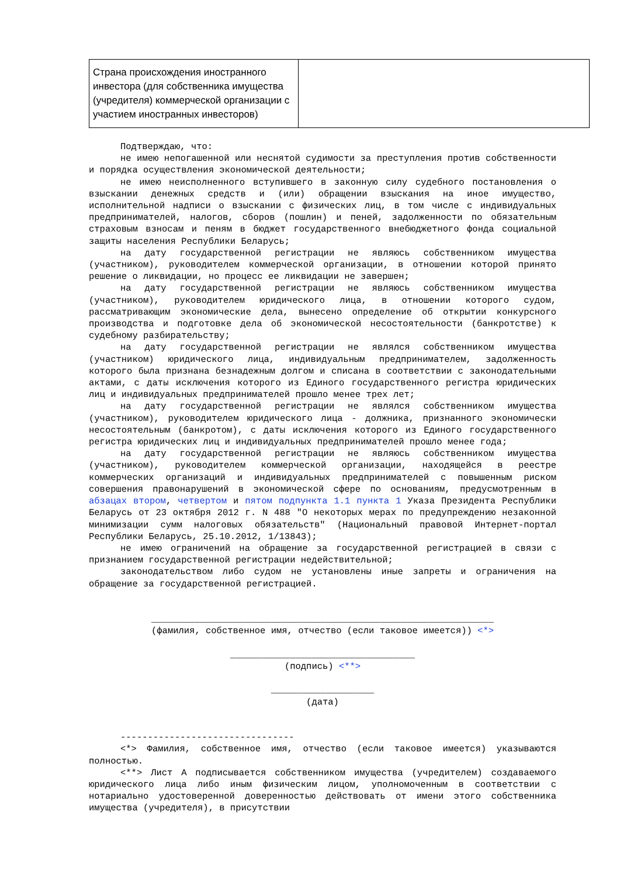| Страна происхождения иностранного инвестора (для собственника имущества (учредителя) коммерческой организации с участием иностранных инвесторов) | |
Подтверждаю, что:
не имею непогашенной или неснятой судимости за преступления против собственности и порядка осуществления экономической деятельности;
не имею неисполненного вступившего в законную силу судебного постановления о взыскании денежных средств и (или) обращении взыскания на иное имущество, исполнительной надписи о взыскании с физических лиц, в том числе с индивидуальных предпринимателей, налогов, сборов (пошлин) и пеней, задолженности по обязательным страховым взносам и пеням в бюджет государственного внебюджетного фонда социальной защиты населения Республики Беларусь;
на дату государственной регистрации не являюсь собственником имущества (участником), руководителем коммерческой организации, в отношении которой принято решение о ликвидации, но процесс ее ликвидации не завершен;
на дату государственной регистрации не являюсь собственником имущества (участником), руководителем юридического лица, в отношении которого судом, рассматривающим экономические дела, вынесено определение об открытии конкурсного производства и подготовке дела об экономической несостоятельности (банкротстве) к судебному разбирательству;
на дату государственной регистрации не являлся собственником имущества (участником) юридического лица, индивидуальным предпринимателем, задолженность которого была признана безнадежным долгом и списана в соответствии с законодательными актами, с даты исключения которого из Единого государственного регистра юридических лиц и индивидуальных предпринимателей прошло менее трех лет;
на дату государственной регистрации не являлся собственником имущества (участником), руководителем юридического лица - должника, признанного экономически несостоятельным (банкротом), с даты исключения которого из Единого государственного регистра юридических лиц и индивидуальных предпринимателей прошло менее года;
на дату государственной регистрации не являюсь собственником имущества (участником), руководителем коммерческой организации, находящейся в реестре коммерческих организаций и индивидуальных предпринимателей с повышенным риском совершения правонарушений в экономической сфере по основаниям, предусмотренным в абзацах втором, четвертом и пятом подпункта 1.1 пункта 1 Указа Президента Республики Беларусь от 23 октября 2012 г. N 488 "О некоторых мерах по предупреждению незаконной минимизации сумм налоговых обязательств" (Национальный правовой Интернет-портал Республики Беларусь, 25.10.2012, 1/13843);
не имею ограничений на обращение за государственной регистрацией в связи с признанием государственной регистрации недействительной;
законодательством либо судом не установлены иные запреты и ограничения на обращение за государственной регистрацией.
_______________________________________________________________
(фамилия, собственное имя, отчество (если таковое имеется)) <*>
__________________________________
(подпись) <**>
___________________
(дата)
--------------------------------
<*> Фамилия, собственное имя, отчество (если таковое имеется) указываются полностью.
<**> Лист А подписывается собственником имущества (учредителем) создаваемого юридического лица либо иным физическим лицом, уполномоченным в соответствии с нотариально удостоверенной доверенностью действовать от имени этого собственника имущества (учредителя), в присутствии